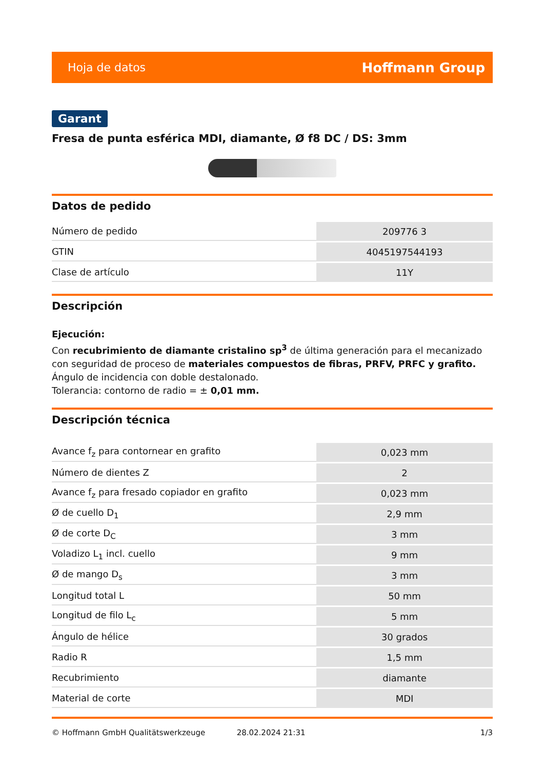Hoja de datos Hoffmann Group
Garant
Fresa de punta esférica MDI, diamante, Ø f8 DC / DS: 3mm
Datos de pedido
| Número de pedido | 209776 3 |
| GTIN | 4045197544193 |
| Clase de artículo | 11Y |
Descripción
Ejecución:
Con recubrimiento de diamante cristalino sp<sup>3</sup> de última generación para el mecanizado con seguridad de proceso de materiales compuestos de fibras, PRFV, PRFC y grafito. Ángulo de incidencia con doble destalonado.
Tolerancia: contorno de radio = ± 0,01 mm.
Descripción técnica
| Avance f<sub>z</sub> para contornear en grafito | 0,023 mm |
| Número de dientes Z | 2 |
| Avance f<sub>z</sub> para fresado copiador en grafito | 0,023 mm |
| Ø de cuello D<sub>1</sub> | 2,9 mm |
| Ø de corte D<sub>C</sub> | 3 mm |
| Voladizo L<sub>1</sub> incl. cuello | 9 mm |
| Ø de mango D<sub>s</sub> | 3 mm |
| Longitud total L | 50 mm |
| Longitud de filo L<sub>c</sub> | 5 mm |
| Ángulo de hélice | 30 grados |
| Radio R | 1,5 mm |
| Recubrimiento | diamante |
| Material de corte | MDI |
© Hoffmann GmbH Qualitätswerkzeuge 28.02.2024 21:31 1/3